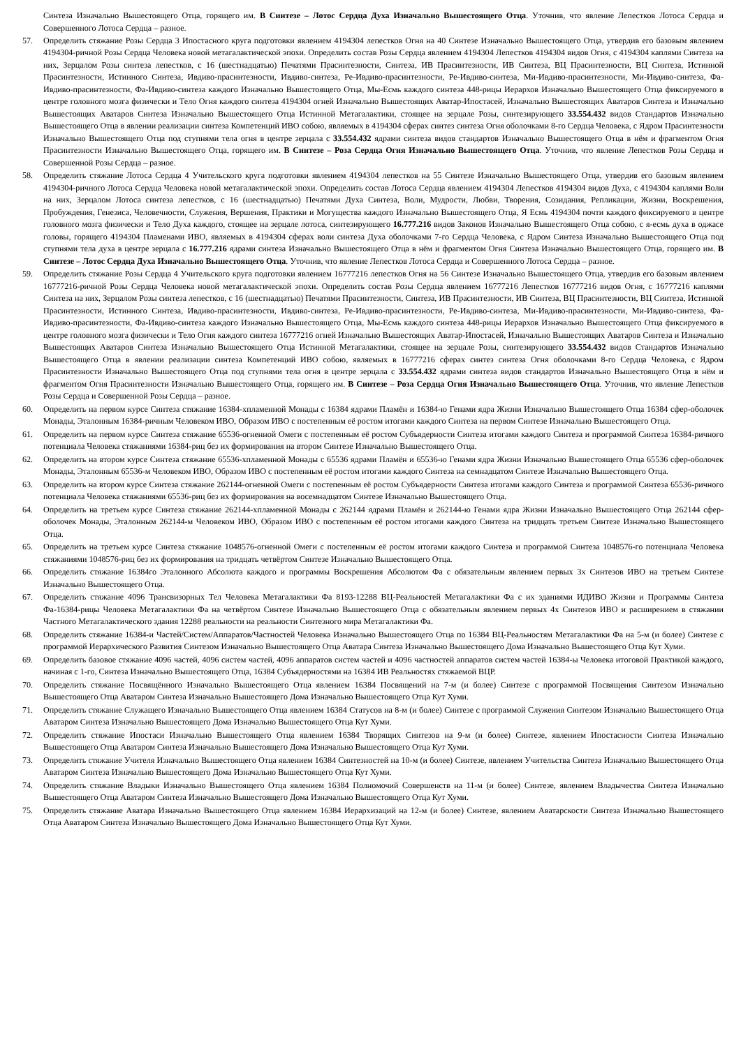Синтеза Изначально Вышестоящего Отца, горящего им. В Синтезе – Лотос Сердца Духа Изначально Вышестоящего Отца. Уточнив, что явление Лепестков Лотоса Сердца и Совершенного Лотоса Сердца – разное.
57. Определить стяжание Розы Сердца 3 Ипостасного круга подготовки явлением 4194304 лепестков Огня на 40 Синтезе Изначально Вышестоящего Отца, утвердив его базовым явлением 4194304-ричной Розы Сердца Человека новой метагалактической эпохи. Определить состав Розы Сердца явлением 4194304 Лепестков 4194304 видов Огня, с 4194304 каплями Синтеза на них, Зерцалом Розы синтеза лепестков, с 16 (шестнадцатью) Печатями Прасинтезности, Синтеза, ИВ Прасинтезности, ИВ Синтеза, ВЦ Прасинтезности, ВЦ Синтеза, Истинной Прасинтезности, Истинного Синтеза, Ивдиво-прасинтезности, Ивдиво-синтеза, Ре-Ивдиво-прасинтезности, Ре-Ивдиво-синтеза, Ми-Ивдиво-прасинтезности, Ми-Ивдиво-синтеза, Фа-Ивдиво-прасинтезности, Фа-Ивдиво-синтеза каждого Изначально Вышестоящего Отца, Мы-Есмь каждого синтеза 448-рицы Иерархов Изначально Вышестоящего Отца фиксируемого в центре головного мозга физически и Тело Огня каждого синтеза 4194304 огней Изначально Вышестоящих Аватар-Ипостасей, Изначально Вышестоящих Аватаров Синтеза и Изначально Вышестоящих Аватаров Синтеза Изначально Вышестоящего Отца Истинной Метагалактики, стоящее на зерцале Розы, синтезирующего 33.554.432 видов Стандартов Изначально Вышестоящего Отца в явлении реализации синтеза Компетенций ИВО собою, являемых в 4194304 сферах синтез синтеза Огня оболочками 8-го Сердца Человека, с Ядром Прасинтезности Изначально Вышестоящего Отца под ступнями тела огня в центре зерцала с 33.554.432 ядрами синтеза видов стандартов Изначально Вышестоящего Отца в нём и фрагментом Огня Прасинтезности Изначально Вышестоящего Отца, горящего им. В Синтезе – Роза Сердца Огня Изначально Вышестоящего Отца. Уточнив, что явление Лепестков Розы Сердца и Совершенной Розы Сердца – разное.
58. Определить стяжание Лотоса Сердца 4 Учительского круга подготовки явлением 4194304 лепестков на 55 Синтезе Изначально Вышестоящего Отца, утвердив его базовым явлением 4194304-ричного Лотоса Сердца Человека новой метагалактической эпохи. Определить состав Лотоса Сердца явлением 4194304 Лепестков 4194304 видов Духа, с 4194304 каплями Воли на них, Зерцалом Лотоса синтеза лепестков, с 16 (шестнадцатью) Печатями Духа Синтеза, Воли, Мудрости, Любви, Творения, Созидания, Репликации, Жизни, Воскрешения, Пробуждения, Генезиса, Человечности, Служения, Вершения, Практики и Могущества каждого Изначально Вышестоящего Отца, Я Есмь 4194304 почти каждого фиксируемого в центре головного мозга физически и Тело Духа каждого, стоящее на зерцале лотоса, синтезирующего 16.777.216 видов Законов Изначально Вышестоящего Отца собою, с я-есмь духа в оджасе головы, горящего 4194304 Пламенами ИВО, являемых в 4194304 сферах воли синтеза Духа оболочками 7-го Сердца Человека, с Ядром Синтеза Изначально Вышестоящего Отца под ступнями тела духа в центре зерцала с 16.777.216 ядрами синтеза Изначально Вышестоящего Отца в нём и фрагментом Огня Синтеза Изначально Вышестоящего Отца, горящего им. В Синтезе – Лотос Сердца Духа Изначально Вышестоящего Отца. Уточнив, что явление Лепестков Лотоса Сердца и Совершенного Лотоса Сердца – разное.
59. Определить стяжание Розы Сердца 4 Учительского круга подготовки явлением 16777216 лепестков Огня на 56 Синтезе Изначально Вышестоящего Отца, утвердив его базовым явлением 16777216-ричной Розы Сердца Человека новой метагалактической эпохи. Определить состав Розы Сердца явлением 16777216 Лепестков 16777216 видов Огня, с 16777216 каплями Синтеза на них, Зерцалом Розы синтеза лепестков, с 16 (шестнадцатью) Печатями Прасинтезности, Синтеза, ИВ Прасинтезности, ИВ Синтеза, ВЦ Прасинтезности, ВЦ Синтеза, Истинной Прасинтезности, Истинного Синтеза, Ивдиво-прасинтезности, Ивдиво-синтеза, Ре-Ивдиво-прасинтезности, Ре-Ивдиво-синтеза, Ми-Ивдиво-прасинтезности, Ми-Ивдиво-синтеза, Фа-Ивдиво-прасинтезности, Фа-Ивдиво-синтеза каждого Изначально Вышестоящего Отца, Мы-Есмь каждого синтеза 448-рицы Иерархов Изначально Вышестоящего Отца фиксируемого в центре головного мозга физически и Тело Огня каждого синтеза 16777216 огней Изначально Вышестоящих Аватар-Ипостасей, Изначально Вышестоящих Аватаров Синтеза и Изначально Вышестоящих Аватаров Синтеза Изначально Вышестоящего Отца Истинной Метагалактики, стоящее на зерцале Розы, синтезирующего 33.554.432 видов Стандартов Изначально Вышестоящего Отца в явлении реализации синтеза Компетенций ИВО собою, являемых в 16777216 сферах синтез синтеза Огня оболочками 8-го Сердца Человека, с Ядром Прасинтезности Изначально Вышестоящего Отца под ступнями тела огня в центре зерцала с 33.554.432 ядрами синтеза видов стандартов Изначально Вышестоящего Отца в нём и фрагментом Огня Прасинтезности Изначально Вышестоящего Отца, горящего им. В Синтезе – Роза Сердца Огня Изначально Вышестоящего Отца. Уточнив, что явление Лепестков Розы Сердца и Совершенной Розы Сердца – разное.
60. Определить на первом курсе Синтеза стяжание 16384-хпламенной Монады с 16384 ядрами Пламён и 16384-ю Генами ядра Жизни Изначально Вышестоящего Отца 16384 сфер-оболочек Монады, Эталонным 16384-ричным Человеком ИВО, Образом ИВО с постепенным её ростом итогами каждого Синтеза на первом Синтезе Изначально Вышестоящего Отца.
61. Определить на первом курсе Синтеза стяжание 65536-огненной Омеги с постепенным её ростом Субъядерности Синтеза итогами каждого Синтеза и программой Синтеза 16384-ричного потенциала Человека стяжаниями 16384-риц без их формирования на втором Синтезе Изначально Вышестоящего Отца.
62. Определить на втором курсе Синтеза стяжание 65536-хпламенной Монады с 65536 ядрами Пламён и 65536-ю Генами ядра Жизни Изначально Вышестоящего Отца 65536 сфер-оболочек Монады, Эталонным 65536-м Человеком ИВО, Образом ИВО с постепенным её ростом итогами каждого Синтеза на семнадцатом Синтезе Изначально Вышестоящего Отца.
63. Определить на втором курсе Синтеза стяжание 262144-огненной Омеги с постепенным её ростом Субъядерности Синтеза итогами каждого Синтеза и программой Синтеза 65536-ричного потенциала Человека стяжаниями 65536-риц без их формирования на восемнадцатом Синтезе Изначально Вышестоящего Отца.
64. Определить на третьем курсе Синтеза стяжание 262144-хпламенной Монады с 262144 ядрами Пламён и 262144-ю Генами ядра Жизни Изначально Вышестоящего Отца 262144 сфер-оболочек Монады, Эталонным 262144-м Человеком ИВО, Образом ИВО с постепенным её ростом итогами каждого Синтеза на тридцать третьем Синтезе Изначально Вышестоящего Отца.
65. Определить на третьем курсе Синтеза стяжание 1048576-огненной Омеги с постепенным её ростом итогами каждого Синтеза и программой Синтеза 1048576-го потенциала Человека стяжаниями 1048576-риц без их формирования на тридцать четвёртом Синтезе Изначально Вышестоящего Отца.
66. Определить стяжание 16384го Эталонного Абсолюта каждого и программы Воскрешения Абсолютом Фа с обязательным явлением первых 3х Синтезов ИВО на третьем Синтезе Изначально Вышестоящего Отца.
67. Определить стяжание 4096 Трансвизорных Тел Человека Метагалактики Фа 8193-12288 ВЦ-Реальностей Метагалактики Фа с их зданиями ИДИВО Жизни и Программы Синтеза Фа-16384-рицы Человека Метагалактики Фа на четвёртом Синтезе Изначально Вышестоящего Отца с обязательным явлением первых 4х Синтезов ИВО и расширением в стяжании Частного Метагалактического здания 12288 реальности на реальности Синтезного мира Метагалактики Фа.
68. Определить стяжание 16384-и Частей/Систем/Аппаратов/Частностей Человека Изначально Вышестоящего Отца по 16384 ВЦ-Реальностям Метагалактики Фа на 5-м (и более) Синтезе с программой Иерархического Развития Синтезом Изначально Вышестоящего Отца Аватара Синтеза Изначально Вышестоящего Дома Изначально Вышестоящего Отца Кут Хуми.
69. Определить базовое стяжание 4096 частей, 4096 систем частей, 4096 аппаратов систем частей и 4096 частностей аппаратов систем частей 16384-ы Человека итоговой Практикой каждого, начиная с 1-го, Синтеза Изначально Вышестоящего Отца, 16384 Субъядерностями на 16384 ИВ Реальностях стяжаемой ВЦР.
70. Определить стяжание Посвящённого Изначально Вышестоящего Отца явлением 16384 Посвящений на 7-м (и более) Синтезе с программой Посвящения Синтезом Изначально Вышестоящего Отца Аватаром Синтеза Изначально Вышестоящего Дома Изначально Вышестоящего Отца Кут Хуми.
71. Определить стяжание Служащего Изначально Вышестоящего Отца явлением 16384 Статусов на 8-м (и более) Синтезе с программой Служения Синтезом Изначально Вышестоящего Отца Аватаром Синтеза Изначально Вышестоящего Дома Изначально Вышестоящего Отца Кут Хуми.
72. Определить стяжание Ипостаси Изначально Вышестоящего Отца явлением 16384 Творящих Синтезов на 9-м (и более) Синтезе, явлением Ипостасности Синтеза Изначально Вышестоящего Отца Аватаром Синтеза Изначально Вышестоящего Дома Изначально Вышестоящего Отца Кут Хуми.
73. Определить стяжание Учителя Изначально Вышестоящего Отца явлением 16384 Синтезностей на 10-м (и более) Синтезе, явлением Учительства Синтеза Изначально Вышестоящего Отца Аватаром Синтеза Изначально Вышестоящего Дома Изначально Вышестоящего Отца Кут Хуми.
74. Определить стяжание Владыки Изначально Вышестоящего Отца явлением 16384 Полномочий Совершенств на 11-м (и более) Синтезе, явлением Владычества Синтеза Изначально Вышестоящего Отца Аватаром Синтеза Изначально Вышестоящего Дома Изначально Вышестоящего Отца Кут Хуми.
75. Определить стяжание Аватара Изначально Вышестоящего Отца явлением 16384 Иерархизаций на 12-м (и более) Синтезе, явлением Аватарскости Синтеза Изначально Вышестоящего Отца Аватаром Синтеза Изначально Вышестоящего Дома Изначально Вышестоящего Отца Кут Хуми.